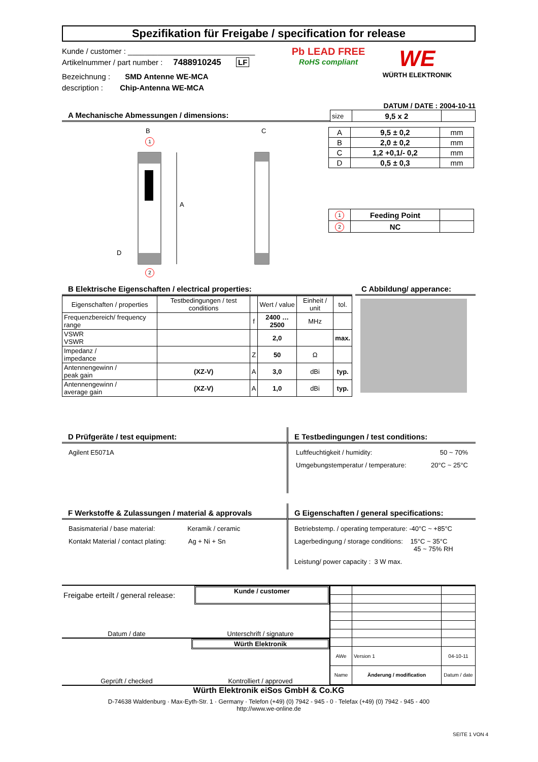Spezifikation für Freigabe / specification for release
Kunde / customer : ______________________________
Artikelnummer / part number : 7488910245 LF
Bezeichnung : SMD Antenne WE-MCA
description : Chip-Antenna WE-MCA
Pb LEAD FREE
RoHS compliant
WE
WÜRTH ELEKTRONIK
DATUM / DATE : 2004-10-11
A Mechanische Abmessungen / dimensions:
| size | 9,5 x 2 | |
B C
A
D
1
2
| A | 9,5 ± 0,2 | mm |
| B | 2,0 ± 0,2 | mm |
| C | 1,2 +0,1/- 0,2 | mm |
| D | 0,5 ± 0,3 | mm |
| 1 | Feeding Point | |
| 2 | NC | |
B Elektrische Eigenschaften / electrical properties:
| Eigenschaften / properties | Testbedingungen / test conditions | | Wert / value | Einheit / unit | tol. |
| Frequenzbereich/ frequency range | | f | 2400 … 2500 | MHz | |
| VSWR VSWR | | | 2,0 | | max. |
| Impedanz / impedance | | Z | 50 | Ω | |
| Antennengewinn / peak gain | (XZ-V) | A | 3,0 | dBi | typ. |
| Antennengewinn / average gain | (XZ-V) | A | 1,0 | dBi | typ. |
C Abbildung/ apperance:
D Prüfgeräte / test equipment:
Agilent E5071A
E Testbedingungen / test conditions:
Luftfeuchtigkeit / humidity: 50 ~ 70%
Umgebungstemperatur / temperature: 20°C ~ 25°C
F Werkstoffe & Zulassungen / material & approvals
Basismaterial / base material: Keramik / ceramic
Kontakt Material / contact plating: Ag + Ni + Sn
G Eigenschaften / general specifications:
Betriebstemp. / operating temperature: -40°C ~ +85°C
Lagerbedingung / storage conditions: 15°C ~ 35°C
45 ~ 75% RH
Leistung/ power capacity : 3 W max.
Freigabe erteilt / general release:
Kunde / customer
Datum / date Unterschrift / signature
Würth Elektronik
Geprüft / checked Kontrolliert / approved
| AWe | Version 1 | 04-10-11 |
| Name | Änderung / modification | Datum / date |
Würth Elektronik eiSos GmbH & Co.KG
D-74638 Waldenburg · Max-Eyth-Str. 1 · Germany · Telefon (+49) (0) 7942 - 945 - 0 · Telefax (+49) (0) 7942 - 945 - 400
http://www.we-online.de
SEITE 1 VON 4